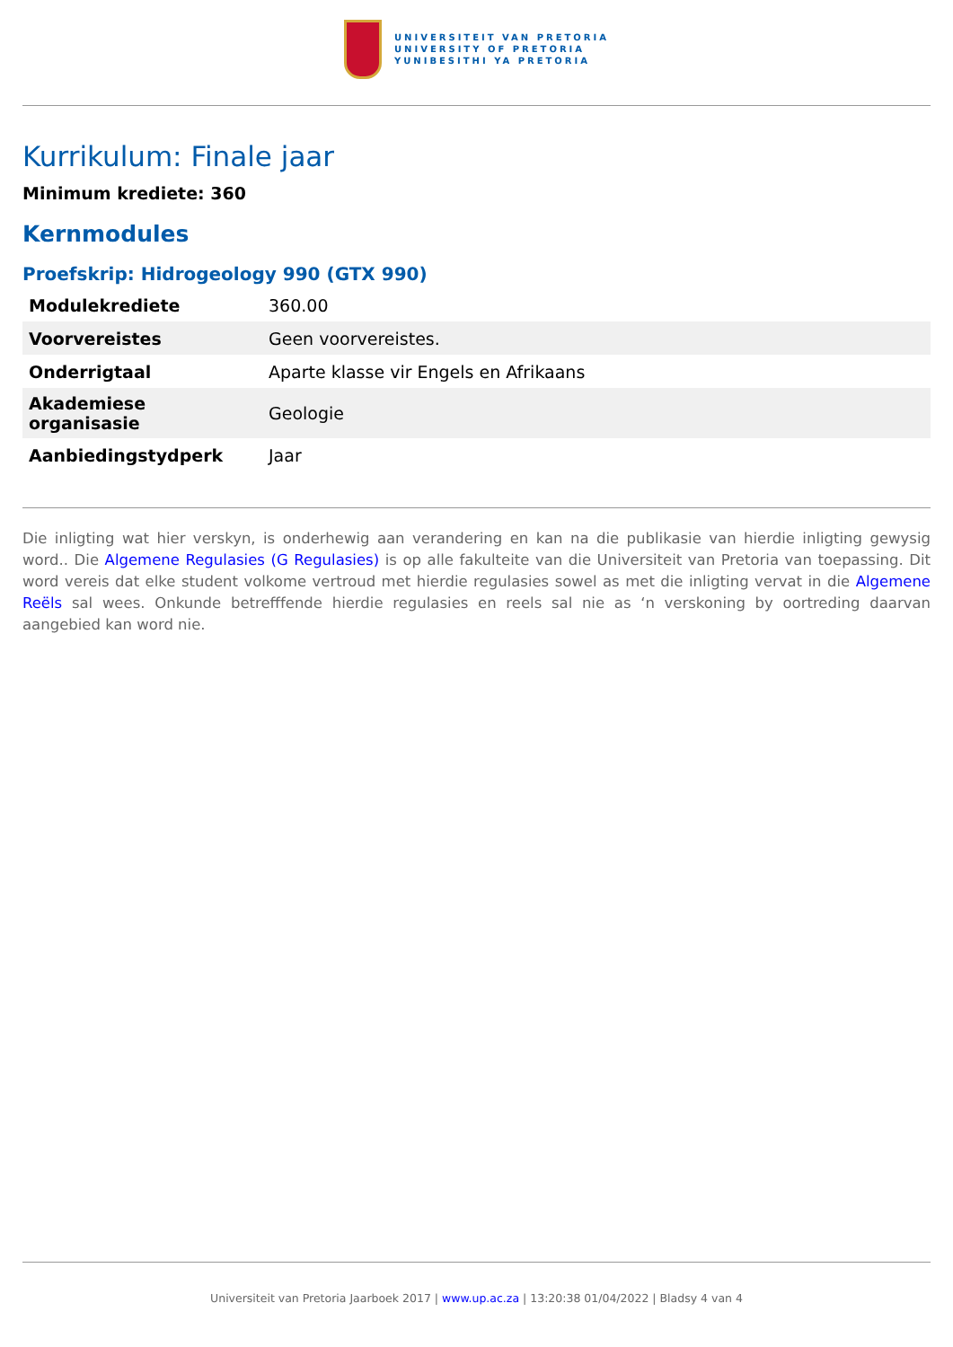UNIVERSITEIT VAN PRETORIA
UNIVERSITY OF PRETORIA
YUNIBESITHI YA PRETORIA
Kurrikulum: Finale jaar
Minimum krediete: 360
Kernmodules
Proefskrip: Hidrogeology 990 (GTX 990)
| Modulekrediete | 360.00 |
| Voorvereistes | Geen voorvereistes. |
| Onderrigtaal | Aparte klasse vir Engels en Afrikaans |
| Akademiese organisasie | Geologie |
| Aanbiedingstydperk | Jaar |
Die inligting wat hier verskyn, is onderhewig aan verandering en kan na die publikasie van hierdie inligting gewysig word.. Die Algemene Regulasies (G Regulasies) is op alle fakulteite van die Universiteit van Pretoria van toepassing. Dit word vereis dat elke student volkome vertroud met hierdie regulasies sowel as met die inligting vervat in die Algemene Reëls sal wees. Onkunde betrefffende hierdie regulasies en reels sal nie as ‘n verskoning by oortreding daarvan aangebied kan word nie.
Universiteit van Pretoria Jaarboek 2017 | www.up.ac.za | 13:20:38 01/04/2022 | Bladsy 4 van 4